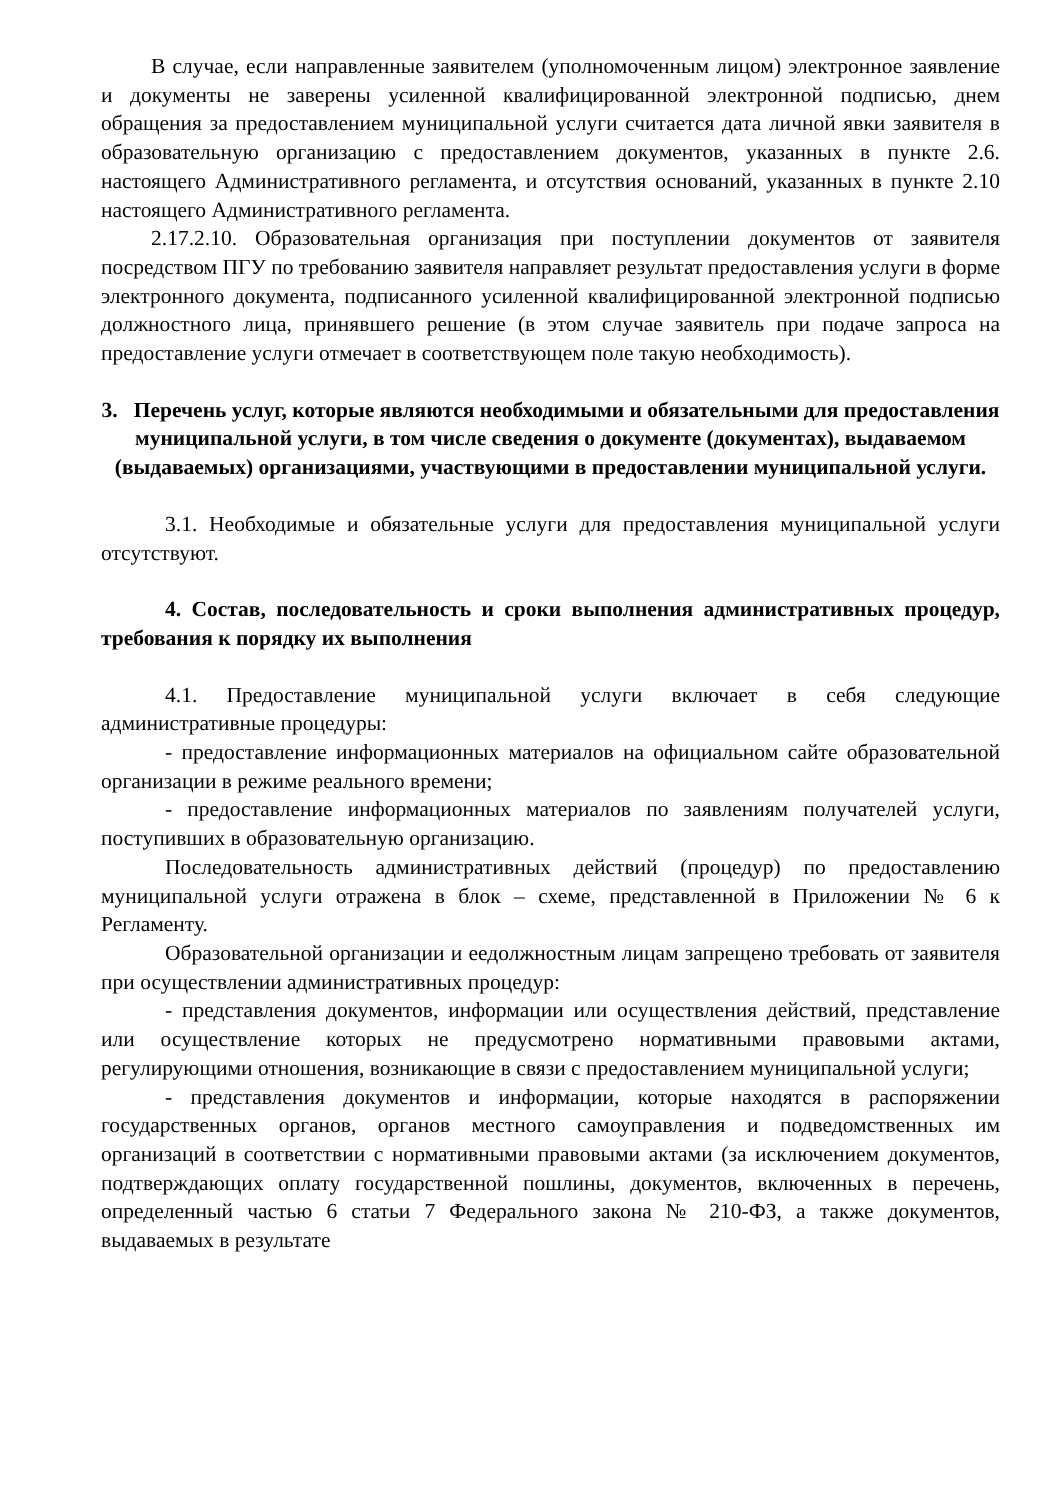В случае, если направленные заявителем (уполномоченным лицом) электронное заявление и документы не заверены усиленной квалифицированной электронной подписью, днем обращения за предоставлением муниципальной услуги считается дата личной явки заявителя в образовательную организацию с предоставлением документов, указанных в пункте 2.6. настоящего Административного регламента, и отсутствия оснований, указанных в пункте 2.10 настоящего Административного регламента.
2.17.2.10. Образовательная организация при поступлении документов от заявителя посредством ПГУ по требованию заявителя направляет результат предоставления услуги в форме электронного документа, подписанного усиленной квалифицированной электронной подписью должностного лица, принявшего решение (в этом случае заявитель при подаче запроса на предоставление услуги отмечает в соответствующем поле такую необходимость).
3. Перечень услуг, которые являются необходимыми и обязательными для предоставления муниципальной услуги, в том числе сведения о документе (документах), выдаваемом (выдаваемых) организациями, участвующими в предоставлении муниципальной услуги.
3.1. Необходимые и обязательные услуги для предоставления муниципальной услуги отсутствуют.
4. Состав, последовательность и сроки выполнения административных процедур, требования к порядку их выполнения
4.1. Предоставление муниципальной услуги включает в себя следующие административные процедуры:
- предоставление информационных материалов на официальном сайте образовательной организации в режиме реального времени;
- предоставление информационных материалов по заявлениям получателей услуги, поступивших в образовательную организацию.
Последовательность административных действий (процедур) по предоставлению муниципальной услуги отражена в блок – схеме, представленной в Приложении № 6 к Регламенту.
Образовательной организации и еедолжностным лицам запрещено требовать от заявителя при осуществлении административных процедур:
- представления документов, информации или осуществления действий, представление или осуществление которых не предусмотрено нормативными правовыми актами, регулирующими отношения, возникающие в связи с предоставлением муниципальной услуги;
- представления документов и информации, которые находятся в распоряжении государственных органов, органов местного самоуправления и подведомственных им организаций в соответствии с нормативными правовыми актами (за исключением документов, подтверждающих оплату государственной пошлины, документов, включенных в перечень, определенный частью 6 статьи 7 Федерального закона № 210-ФЗ, а также документов, выдаваемых в результате